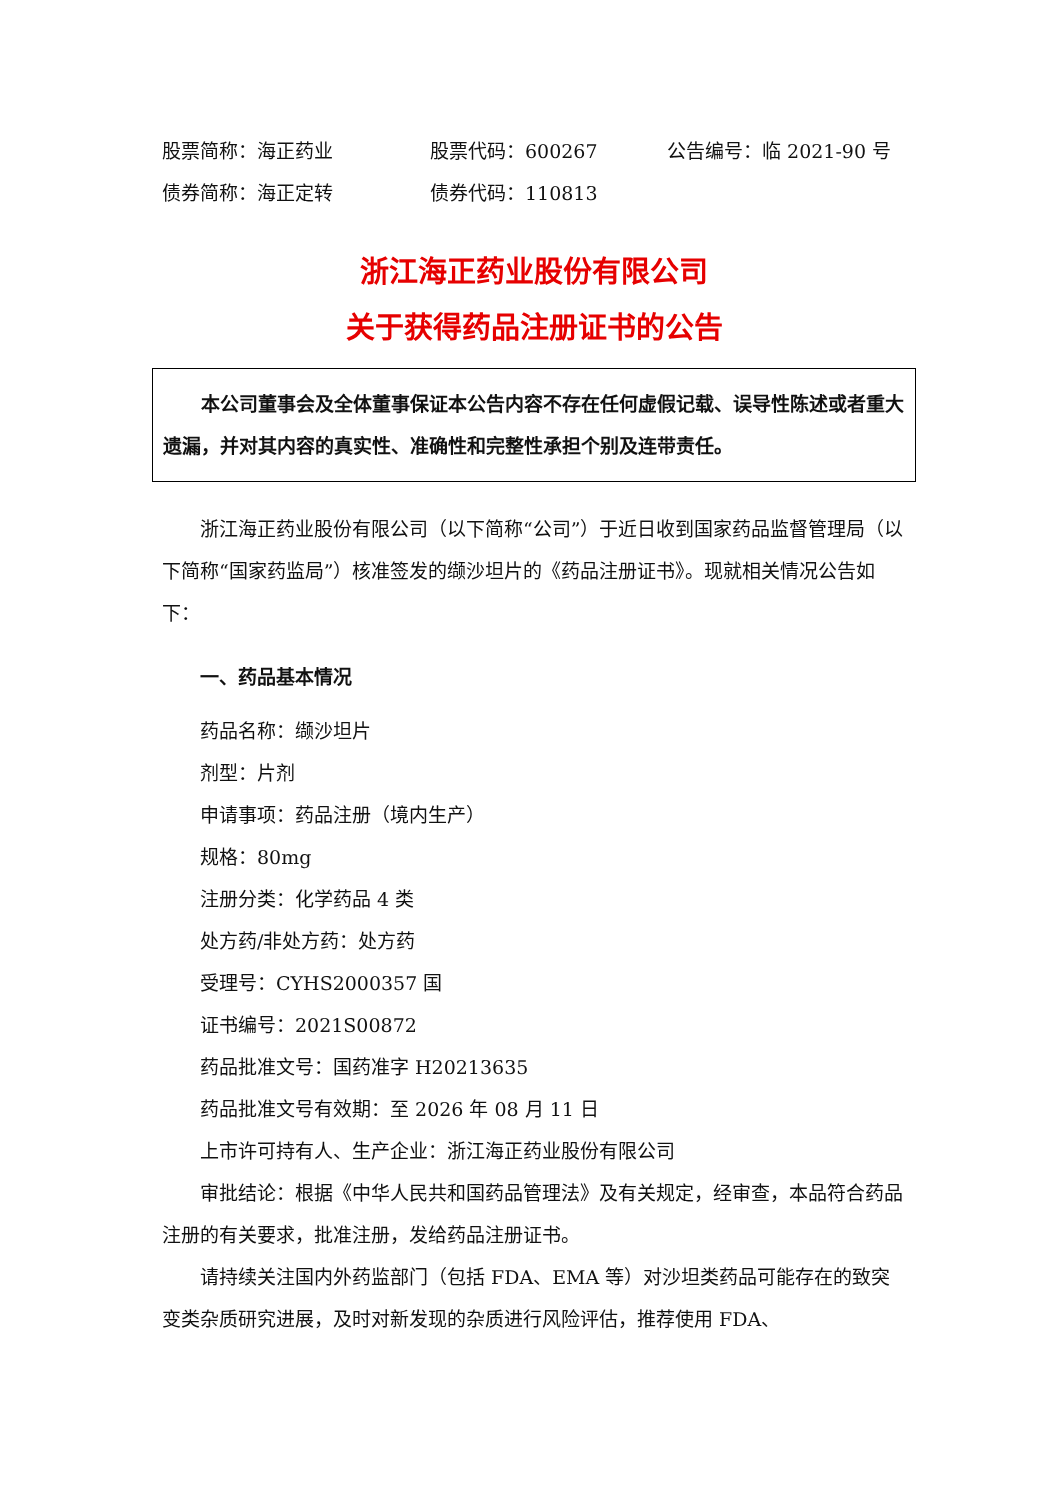股票简称：海正药业 股票代码：600267 公告编号：临 2021-90 号
债券简称：海正定转 债券代码：110813
浙江海正药业股份有限公司
关于获得药品注册证书的公告
本公司董事会及全体董事保证本公告内容不存在任何虚假记载、误导性陈述或者重大遗漏，并对其内容的真实性、准确性和完整性承担个别及连带责任。
浙江海正药业股份有限公司（以下简称“公司”）于近日收到国家药品监督管理局（以下简称“国家药监局”）核准签发的缬沙坦片的《药品注册证书》。现就相关情况公告如下：
一、药品基本情况
药品名称：缬沙坦片
剂型：片剂
申请事项：药品注册（境内生产）
规格：80mg
注册分类：化学药品 4 类
处方药/非处方药：处方药
受理号：CYHS2000357 国
证书编号：2021S00872
药品批准文号：国药准字 H20213635
药品批准文号有效期：至 2026 年 08 月 11 日
上市许可持有人、生产企业：浙江海正药业股份有限公司
审批结论：根据《中华人民共和国药品管理法》及有关规定，经审查，本品符合药品注册的有关要求，批准注册，发给药品注册证书。
请持续关注国内外药监部门（包括 FDA、EMA 等）对沙坦类药品可能存在的致突变类杂质研究进展，及时对新发现的杂质进行风险评估，推荐使用 FDA、